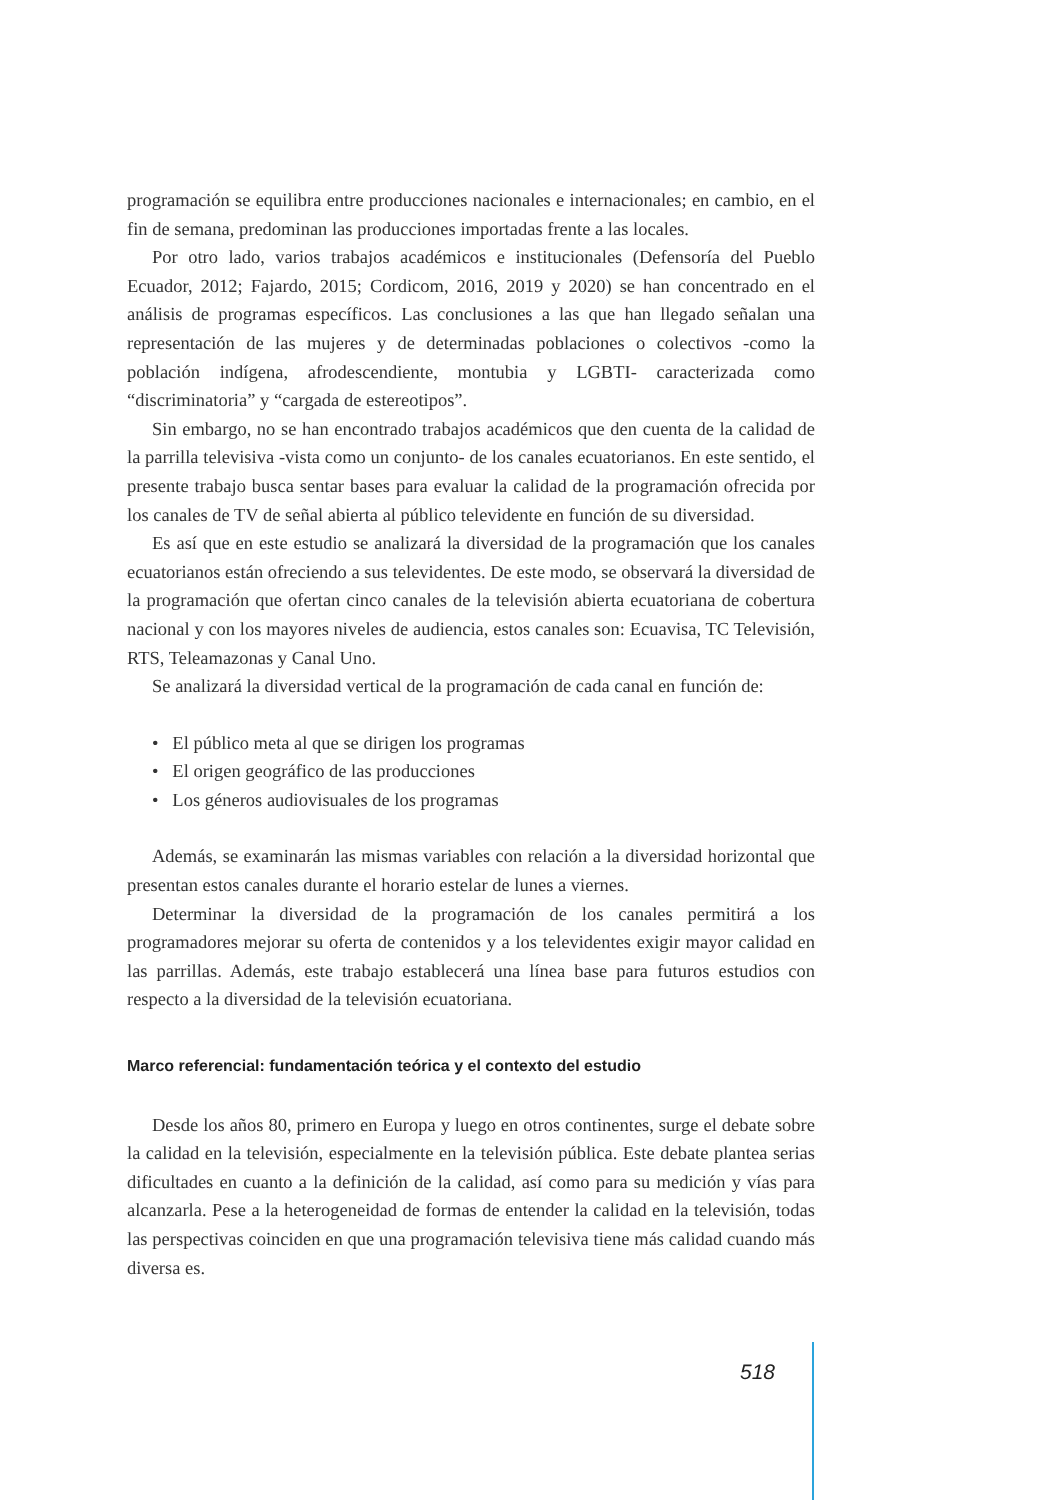programación se equilibra entre producciones nacionales e internacionales; en cambio, en el fin de semana, predominan las producciones importadas frente a las locales.
Por otro lado, varios trabajos académicos e institucionales (Defensoría del Pueblo Ecuador, 2012; Fajardo, 2015; Cordicom, 2016, 2019 y 2020) se han concentrado en el análisis de programas específicos. Las conclusiones a las que han llegado señalan una representación de las mujeres y de determinadas poblaciones o colectivos -como la población indígena, afrodescendiente, montubia y LGBTI- caracterizada como “discriminatoria” y “cargada de estereotipos”.
Sin embargo, no se han encontrado trabajos académicos que den cuenta de la calidad de la parrilla televisiva -vista como un conjunto- de los canales ecuatorianos. En este sentido, el presente trabajo busca sentar bases para evaluar la calidad de la programación ofrecida por los canales de TV de señal abierta al público televidente en función de su diversidad.
Es así que en este estudio se analizará la diversidad de la programación que los canales ecuatorianos están ofreciendo a sus televidentes. De este modo, se observará la diversidad de la programación que ofertan cinco canales de la televisión abierta ecuatoriana de cobertura nacional y con los mayores niveles de audiencia, estos canales son: Ecuavisa, TC Televisión, RTS, Teleamazonas y Canal Uno.
Se analizará la diversidad vertical de la programación de cada canal en función de:
• El público meta al que se dirigen los programas
• El origen geográfico de las producciones
• Los géneros audiovisuales de los programas
Además, se examinarán las mismas variables con relación a la diversidad horizontal que presentan estos canales durante el horario estelar de lunes a viernes.
Determinar la diversidad de la programación de los canales permitirá a los programadores mejorar su oferta de contenidos y a los televidentes exigir mayor calidad en las parrillas. Además, este trabajo establecerá una línea base para futuros estudios con respecto a la diversidad de la televisión ecuatoriana.
Marco referencial: fundamentación teórica y el contexto del estudio
Desde los años 80, primero en Europa y luego en otros continentes, surge el debate sobre la calidad en la televisión, especialmente en la televisión pública. Este debate plantea serias dificultades en cuanto a la definición de la calidad, así como para su medición y vías para alcanzarla. Pese a la heterogeneidad de formas de entender la calidad en la televisión, todas las perspectivas coinciden en que una programación televisiva tiene más calidad cuando más diversa es.
518